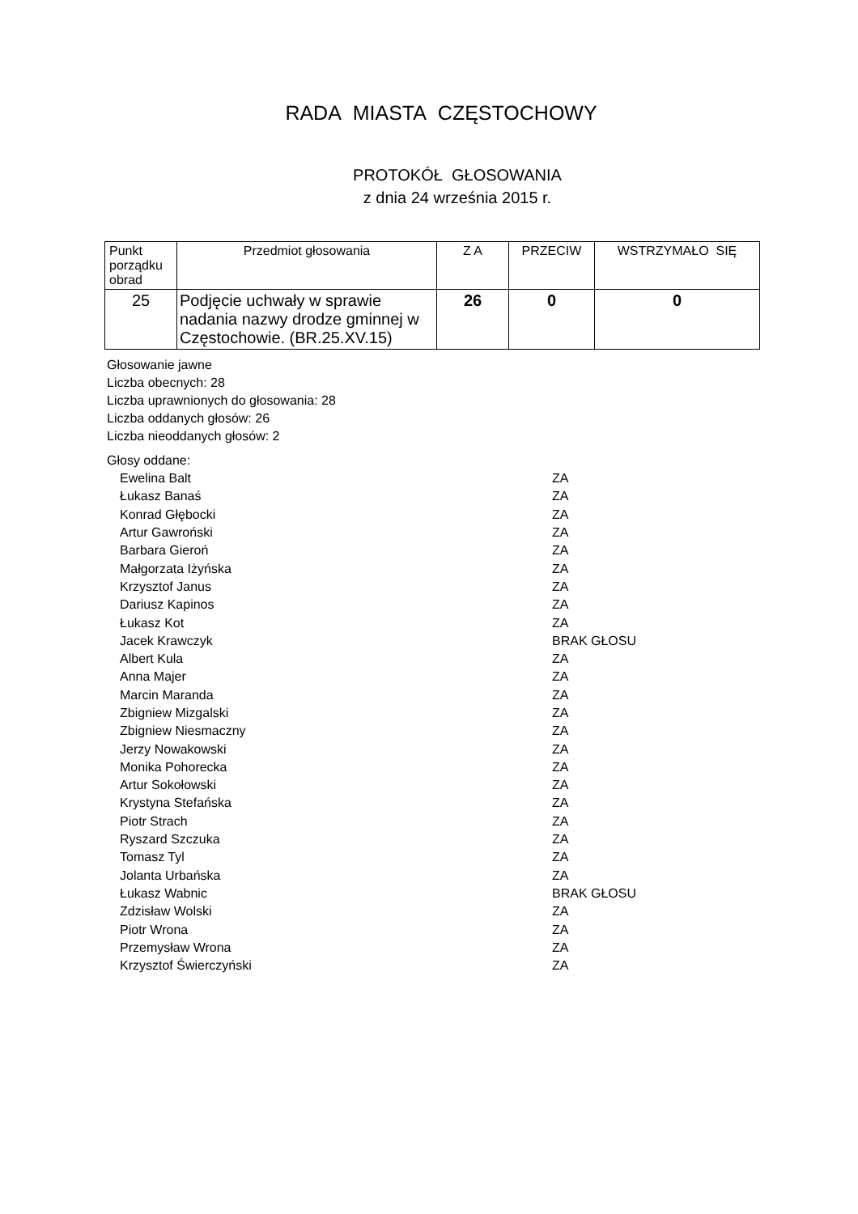RADA MIASTA CZĘSTOCHOWY
PROTOKÓŁ GŁOSOWANIA
z dnia 24 września 2015 r.
| Punkt porządku obrad | Przedmiot głosowania | Z A | PRZECIW | WSTRZYMAŁO SIĘ |
| --- | --- | --- | --- | --- |
| 25 | Podjęcie uchwały w sprawie nadania nazwy drodze gminnej w Częstochowie. (BR.25.XV.15) | 26 | 0 | 0 |
Głosowanie jawne
Liczba obecnych: 28
Liczba uprawnionych do głosowania: 28
Liczba oddanych głosów: 26
Liczba nieoddanych głosów: 2
Głosy oddane:
| Ewelina Balt | ZA |
| Łukasz Banaś | ZA |
| Konrad Głębocki | ZA |
| Artur Gawroński | ZA |
| Barbara Gieroń | ZA |
| Małgorzata Iżyńska | ZA |
| Krzysztof Janus | ZA |
| Dariusz Kapinos | ZA |
| Łukasz Kot | ZA |
| Jacek Krawczyk | BRAK GŁOSU |
| Albert Kula | ZA |
| Anna Majer | ZA |
| Marcin Maranda | ZA |
| Zbigniew Mizgalski | ZA |
| Zbigniew Niesmaczny | ZA |
| Jerzy Nowakowski | ZA |
| Monika Pohorecka | ZA |
| Artur Sokołowski | ZA |
| Krystyna Stefańska | ZA |
| Piotr Strach | ZA |
| Ryszard Szczuka | ZA |
| Tomasz Tyl | ZA |
| Jolanta Urbańska | ZA |
| Łukasz Wabnic | BRAK GŁOSU |
| Zdzisław Wolski | ZA |
| Piotr Wrona | ZA |
| Przemysław Wrona | ZA |
| Krzysztof Świerczyński | ZA |